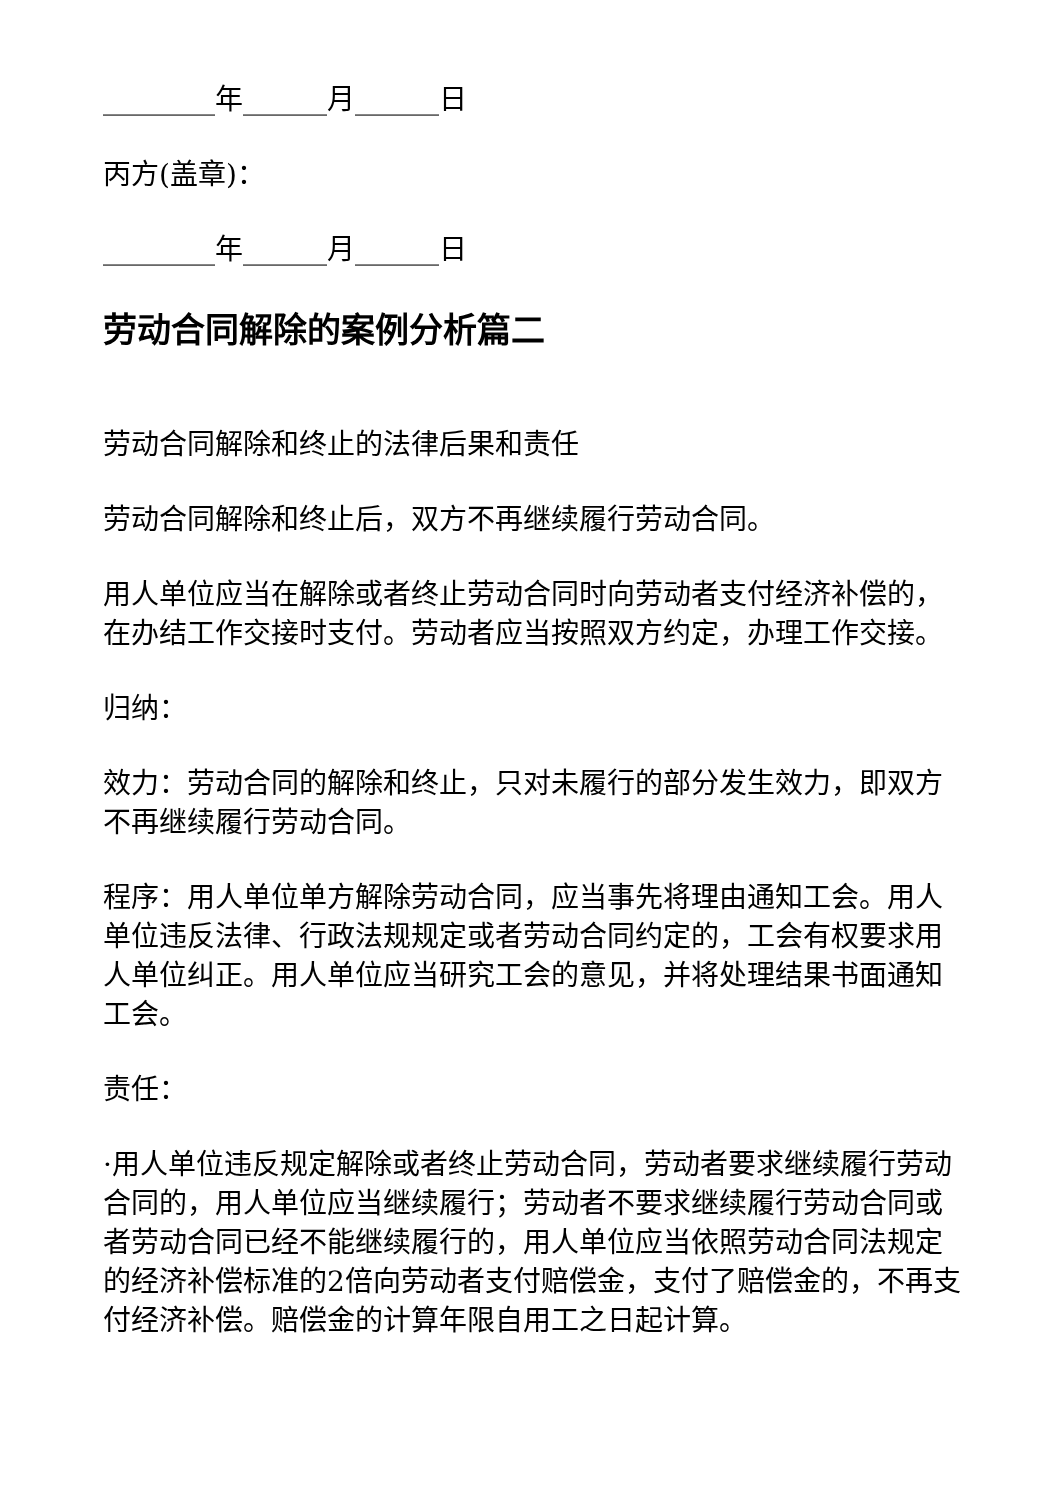________年______月______日
丙方(盖章)：
________年______月______日
劳动合同解除的案例分析篇二
劳动合同解除和终止的法律后果和责任
劳动合同解除和终止后，双方不再继续履行劳动合同。
用人单位应当在解除或者终止劳动合同时向劳动者支付经济补偿的，在办结工作交接时支付。劳动者应当按照双方约定，办理工作交接。
归纳：
效力：劳动合同的解除和终止，只对未履行的部分发生效力，即双方不再继续履行劳动合同。
程序：用人单位单方解除劳动合同，应当事先将理由通知工会。用人单位违反法律、行政法规规定或者劳动合同约定的，工会有权要求用人单位纠正。用人单位应当研究工会的意见，并将处理结果书面通知工会。
责任：
·用人单位违反规定解除或者终止劳动合同，劳动者要求继续履行劳动合同的，用人单位应当继续履行；劳动者不要求继续履行劳动合同或者劳动合同已经不能继续履行的，用人单位应当依照劳动合同法规定的经济补偿标准的2倍向劳动者支付赔偿金，支付了赔偿金的，不再支付经济补偿。赔偿金的计算年限自用工之日起计算。